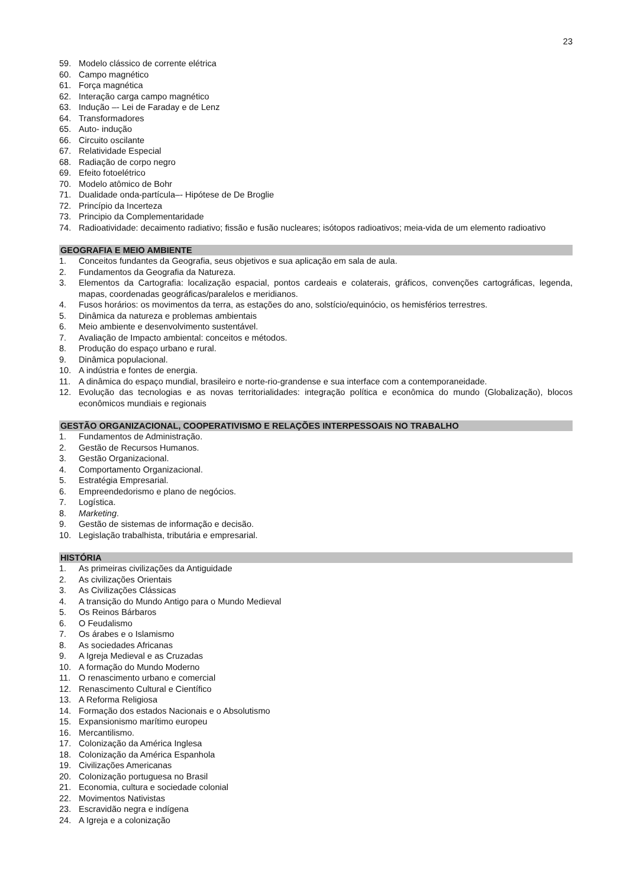23
59. Modelo clássico de corrente elétrica
60. Campo magnético
61. Força magnética
62. Interação carga campo magnético
63. Indução –- Lei de Faraday e de Lenz
64. Transformadores
65. Auto- indução
66. Circuito oscilante
67. Relatividade Especial
68. Radiação de corpo negro
69. Efeito fotoelétrico
70. Modelo atômico de Bohr
71. Dualidade onda-partícula–- Hipótese de De Broglie
72. Princípio da Incerteza
73. Principio da Complementaridade
74. Radioatividade: decaimento radiativo; fissão e fusão nucleares; isótopos radioativos; meia-vida de um elemento radioativo
GEOGRAFIA E MEIO AMBIENTE
1. Conceitos fundantes da Geografia, seus objetivos e sua aplicação em sala de aula.
2. Fundamentos da Geografia da Natureza.
3. Elementos da Cartografia: localização espacial, pontos cardeais e colaterais, gráficos, convenções cartográficas, legenda, mapas, coordenadas geográficas/paralelos e meridianos.
4. Fusos horários: os movimentos da terra, as estações do ano, solstício/equinócio, os hemisférios terrestres.
5. Dinâmica da natureza e problemas ambientais
6. Meio ambiente e desenvolvimento sustentável.
7. Avaliação de Impacto ambiental: conceitos e métodos.
8. Produção do espaço urbano e rural.
9. Dinâmica populacional.
10. A indústria e fontes de energia.
11. A dinâmica do espaço mundial, brasileiro e norte-rio-grandense e sua interface com a contemporaneidade.
12. Evolução das tecnologias e as novas territorialidades: integração política e econômica do mundo (Globalização), blocos econômicos mundiais e regionais
GESTÃO ORGANIZACIONAL, COOPERATIVISMO E RELAÇÕES INTERPESSOAIS NO TRABALHO
1. Fundamentos de Administração.
2. Gestão de Recursos Humanos.
3. Gestão Organizacional.
4. Comportamento Organizacional.
5. Estratégia Empresarial.
6. Empreendedorismo e plano de negócios.
7. Logística.
8. Marketing.
9. Gestão de sistemas de informação e decisão.
10. Legislação trabalhista, tributária e empresarial.
HISTÓRIA
1. As primeiras civilizações da Antiguidade
2. As civilizações Orientais
3. As Civilizações Clássicas
4. A transição do Mundo Antigo para o Mundo Medieval
5. Os Reinos Bárbaros
6. O Feudalismo
7. Os árabes e o Islamismo
8. As sociedades Africanas
9. A Igreja Medieval e as Cruzadas
10. A formação do Mundo Moderno
11. O renascimento urbano e comercial
12. Renascimento Cultural e Científico
13. A Reforma Religiosa
14. Formação dos estados Nacionais e o Absolutismo
15. Expansionismo marítimo europeu
16. Mercantilismo.
17. Colonização da América Inglesa
18. Colonização da América Espanhola
19. Civilizações Americanas
20. Colonização portuguesa no Brasil
21. Economia, cultura e sociedade colonial
22. Movimentos Nativistas
23. Escravidão negra e indígena
24. A Igreja e a colonização